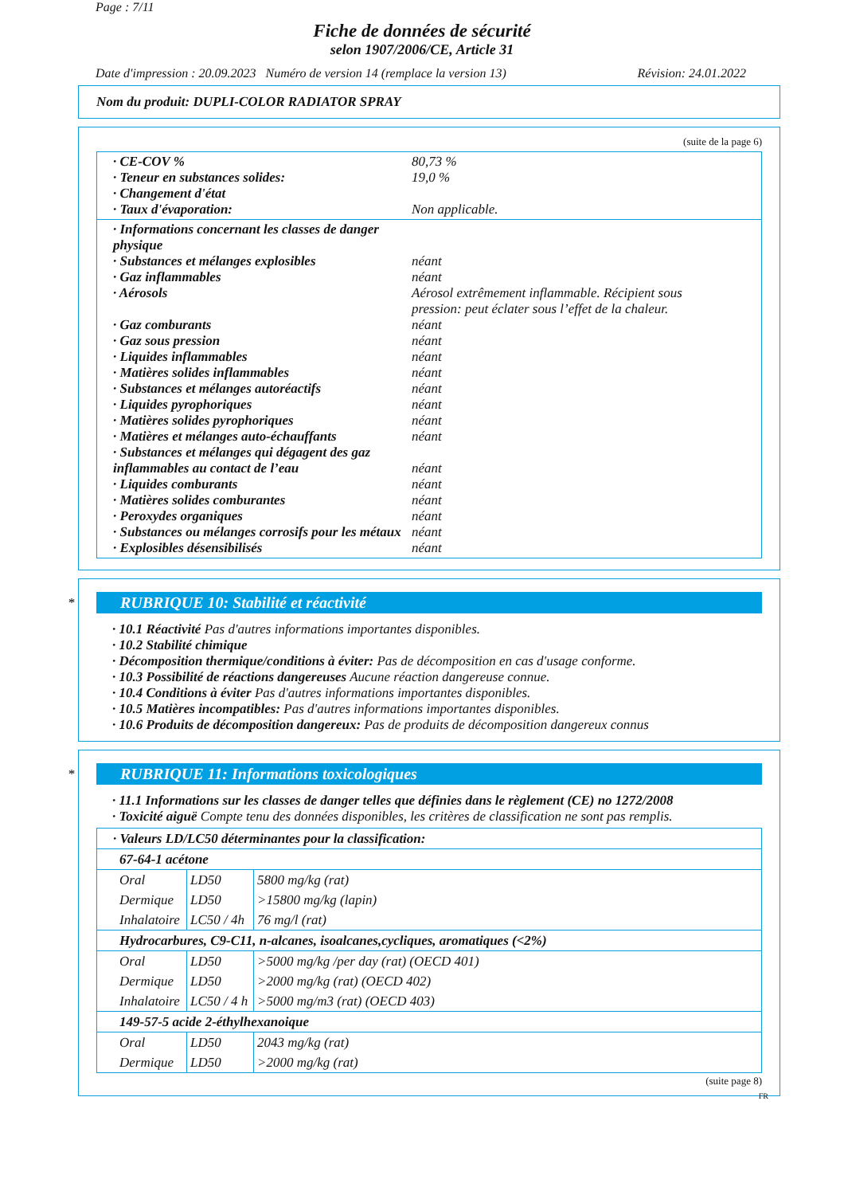Page : 7/11
Fiche de données de sécurité
selon 1907/2006/CE, Article 31
Date d'impression : 20.09.2023 Numéro de version 14 (remplace la version 13) Révision: 24.01.2022
Nom du produit: DUPLI-COLOR RADIATOR SPRAY
(suite de la page 6)
· CE-COV % 80,73 %
· Teneur en substances solides: 19,0 %
· Changement d'état
· Taux d'évaporation: Non applicable.
· Informations concernant les classes de danger physique
· Substances et mélanges explosibles néant
· Gaz inflammables néant
· Aérosols Aérosol extrêmement inflammable. Récipient sous pression: peut éclater sous l’effet de la chaleur.
· Gaz comburants néant
· Gaz sous pression néant
· Liquides inflammables néant
· Matières solides inflammables néant
· Substances et mélanges autoréactifs néant
· Liquides pyrophoriques néant
· Matières solides pyrophoriques néant
· Matières et mélanges auto-échauffants néant
· Substances et mélanges qui dégagent des gaz inflammables au contact de l’eau néant
· Liquides comburants néant
· Matières solides comburantes néant
· Peroxydes organiques néant
· Substances ou mélanges corrosifs pour les métaux néant
· Explosibles désensibilisés néant
*
RUBRIQUE 10: Stabilité et réactivité
· 10.1 Réactivité Pas d'autres informations importantes disponibles.
· 10.2 Stabilité chimique
· Décomposition thermique/conditions à éviter: Pas de décomposition en cas d'usage conforme.
· 10.3 Possibilité de réactions dangereuses Aucune réaction dangereuse connue.
· 10.4 Conditions à éviter Pas d'autres informations importantes disponibles.
· 10.5 Matières incompatibles: Pas d'autres informations importantes disponibles.
· 10.6 Produits de décomposition dangereux: Pas de produits de décomposition dangereux connus
*
RUBRIQUE 11: Informations toxicologiques
· 11.1 Informations sur les classes de danger telles que définies dans le règlement (CE) no 1272/2008
· Toxicité aiguë Compte tenu des données disponibles, les critères de classification ne sont pas remplis.
| · Valeurs LD/LC50 déterminantes pour la classification: | | |
| 67-64-1 acétone | | |
| Oral | LD50 | 5800 mg/kg (rat) |
| Dermique | LD50 | >15800 mg/kg (lapin) |
| Inhalatoire | LC50 / 4h | 76 mg/l (rat) |
| Hydrocarbures, C9-C11, n-alcanes, isoalcanes,cycliques, aromatiques (<2%) | | |
| Oral | LD50 | >5000 mg/kg /per day (rat) (OECD 401) |
| Dermique | LD50 | >2000 mg/kg (rat) (OECD 402) |
| Inhalatoire | LC50 / 4 h | >5000 mg/m3 (rat) (OECD 403) |
| 149-57-5 acide 2-éthylhexanoique | | |
| Oral | LD50 | 2043 mg/kg (rat) |
| Dermique | LD50 | >2000 mg/kg (rat) |
(suite page 8)
FR